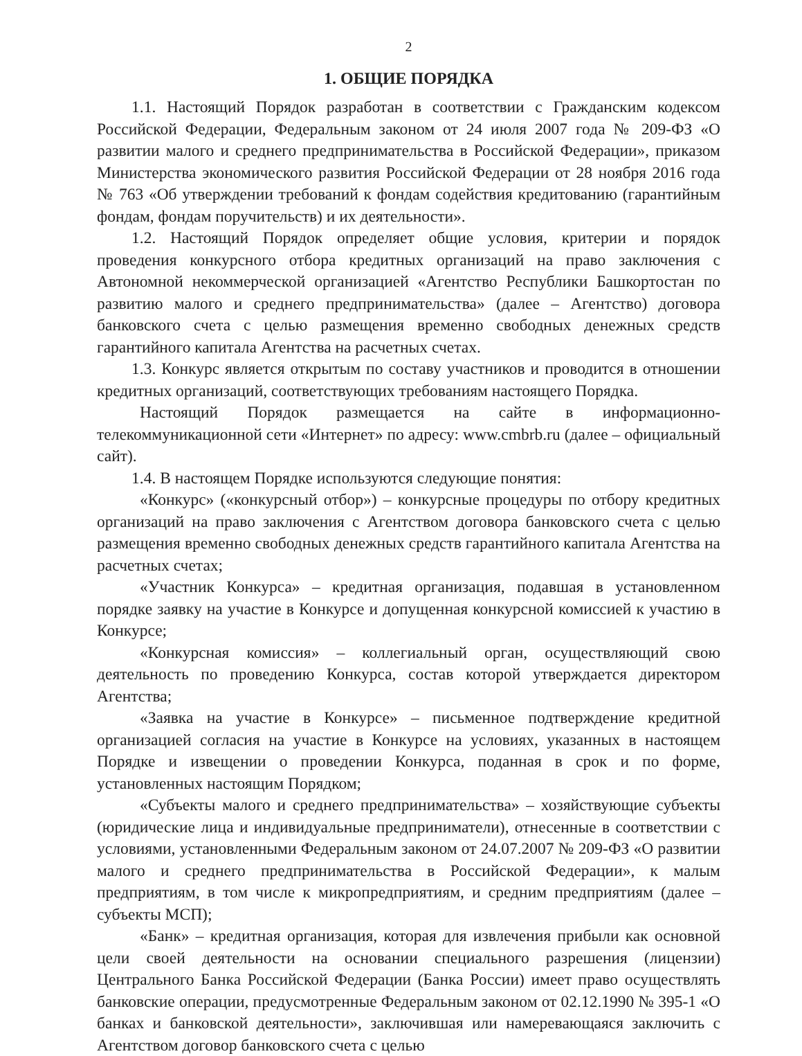2
1. ОБЩИЕ ПОРЯДКА
1.1. Настоящий Порядок разработан в соответствии с Гражданским кодексом Российской Федерации, Федеральным законом от 24 июля 2007 года № 209-ФЗ «О развитии малого и среднего предпринимательства в Российской Федерации», приказом Министерства экономического развития Российской Федерации от 28 ноября 2016 года № 763 «Об утверждении требований к фондам содействия кредитованию (гарантийным фондам, фондам поручительств) и их деятельности».
1.2. Настоящий Порядок определяет общие условия, критерии и порядок проведения конкурсного отбора кредитных организаций на право заключения с Автономной некоммерческой организацией «Агентство Республики Башкортостан по развитию малого и среднего предпринимательства» (далее – Агентство) договора банковского счета с целью размещения временно свободных денежных средств гарантийного капитала Агентства на расчетных счетах.
1.3. Конкурс является открытым по составу участников и проводится в отношении кредитных организаций, соответствующих требованиям настоящего Порядка.
Настоящий Порядок размещается на сайте в информационно-телекоммуникационной сети «Интернет» по адресу: www.cmbrb.ru (далее – официальный сайт).
1.4. В настоящем Порядке используются следующие понятия:
«Конкурс» («конкурсный отбор») – конкурсные процедуры по отбору кредитных организаций на право заключения с Агентством договора банковского счета с целью размещения временно свободных денежных средств гарантийного капитала Агентства на расчетных счетах;
«Участник Конкурса» – кредитная организация, подавшая в установленном порядке заявку на участие в Конкурсе и допущенная конкурсной комиссией к участию в Конкурсе;
«Конкурсная комиссия» – коллегиальный орган, осуществляющий свою деятельность по проведению Конкурса, состав которой утверждается директором Агентства;
«Заявка на участие в Конкурсе» – письменное подтверждение кредитной организацией согласия на участие в Конкурсе на условиях, указанных в настоящем Порядке и извещении о проведении Конкурса, поданная в срок и по форме, установленных настоящим Порядком;
«Субъекты малого и среднего предпринимательства» – хозяйствующие субъекты (юридические лица и индивидуальные предприниматели), отнесенные в соответствии с условиями, установленными Федеральным законом от 24.07.2007 № 209-ФЗ «О развитии малого и среднего предпринимательства в Российской Федерации», к малым предприятиям, в том числе к микропредприятиям, и средним предприятиям (далее – субъекты МСП);
«Банк» – кредитная организация, которая для извлечения прибыли как основной цели своей деятельности на основании специального разрешения (лицензии) Центрального Банка Российской Федерации (Банка России) имеет право осуществлять банковские операции, предусмотренные Федеральным законом от 02.12.1990 № 395-1 «О банках и банковской деятельности», заключившая или намеревающаяся заключить с Агентством договор банковского счета с целью